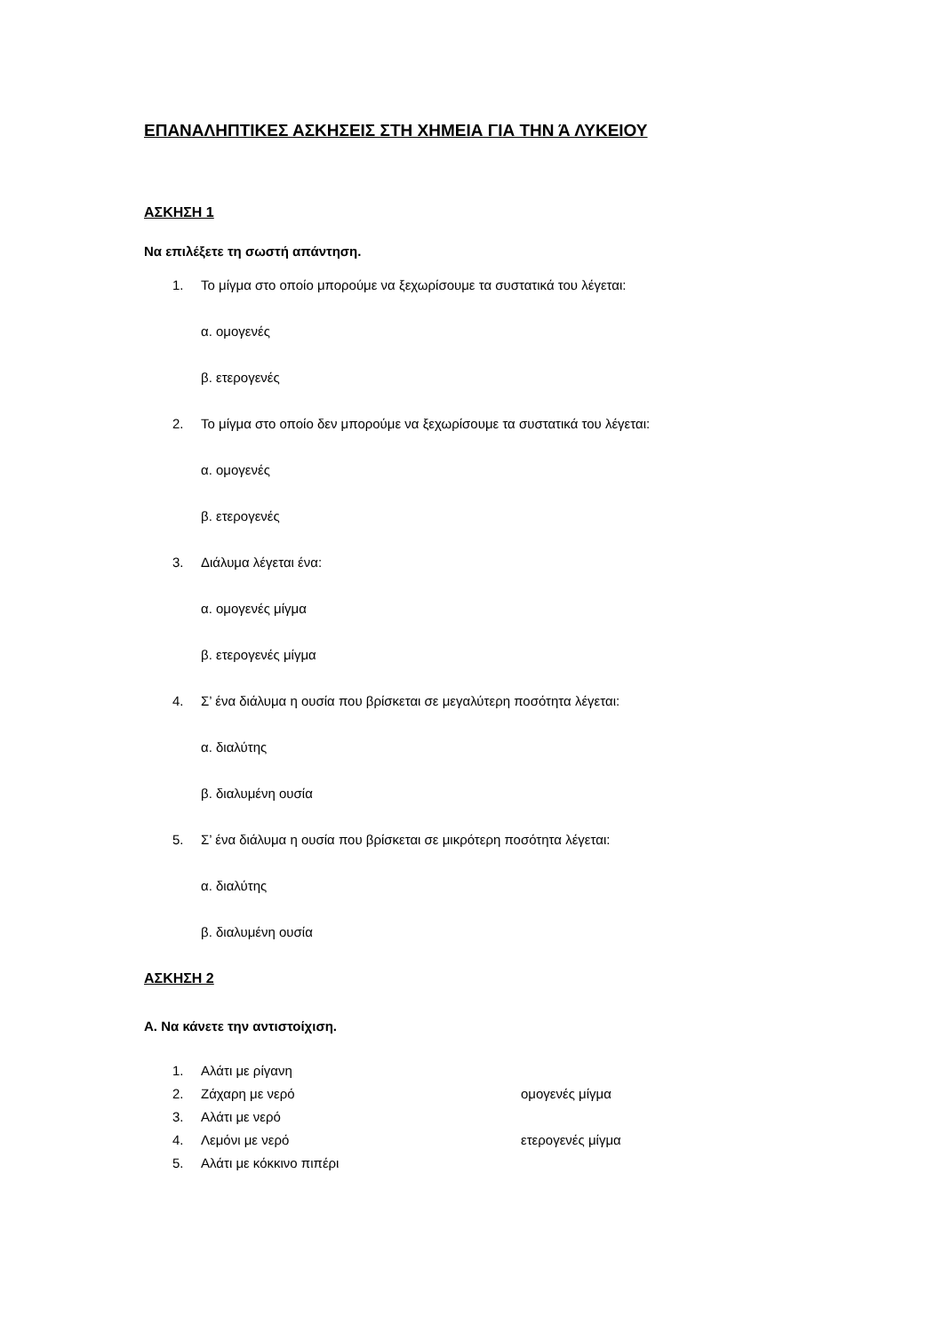ΕΠΑΝΑΛΗΠΤΙΚΕΣ ΑΣΚΗΣΕΙΣ ΣΤΗ ΧΗΜΕΙΑ ΓΙΑ ΤΗΝ Ά ΛΥΚΕΙΟΥ
ΑΣΚΗΣΗ 1
Να επιλέξετε τη σωστή απάντηση.
1. Το μίγμα στο οποίο μπορούμε να ξεχωρίσουμε τα συστατικά του λέγεται:
α. ομογενές
β. ετερογενές
2. Το μίγμα στο οποίο δεν μπορούμε να ξεχωρίσουμε τα συστατικά του λέγεται:
α. ομογενές
β. ετερογενές
3. Διάλυμα λέγεται ένα:
α. ομογενές μίγμα
β. ετερογενές μίγμα
4. Σ’ ένα διάλυμα η ουσία που βρίσκεται σε μεγαλύτερη ποσότητα λέγεται:
α. διαλύτης
β. διαλυμένη ουσία
5. Σ’ ένα διάλυμα η ουσία που βρίσκεται σε μικρότερη ποσότητα λέγεται:
α. διαλύτης
β. διαλυμένη ουσία
ΑΣΚΗΣΗ 2
Α. Να κάνετε την αντιστοίχιση.
1. Αλάτι με ρίγανη
2. Ζάχαρη με νερό ομογενές μίγμα
3. Αλάτι με νερό
4. Λεμόνι με νερό ετερογενές μίγμα
5. Αλάτι με κόκκινο πιπέρι